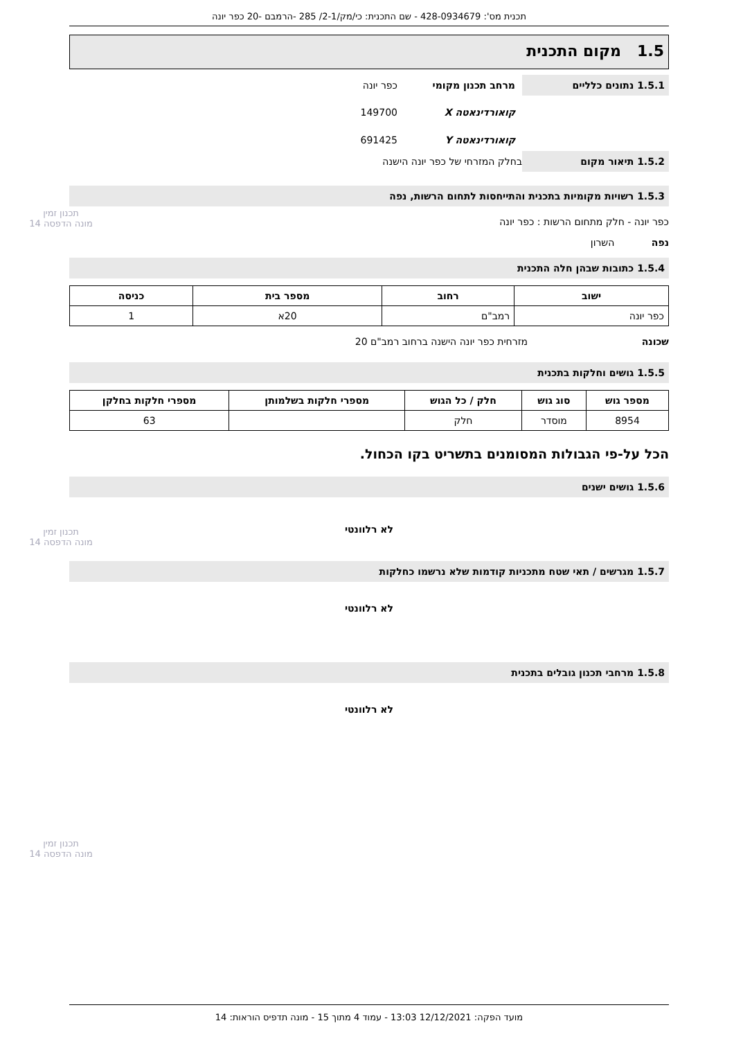תכנית מס': 428-0934679 - שם התכנית: כי/מק/2-1/ 285 -הרמבם -20 כפר יונה
1.5 מקום התכנית
1.5.1 נתונים כלליים
מרחב תכנון מקומי כפר יונה
קואורדינאטה X 149700
קואורדינאטה Y 691425
1.5.2 תיאור מקום
בחלק המזרחי של כפר יונה הישנה
1.5.3 רשויות מקומיות בתכנית והתייחסות לתחום הרשות, נפה
כפר יונה - חלק מתחום הרשות : כפר יונה
נפה השרון
1.5.4 כתובות שבהן חלה התכנית
| ישוב | רחוב | מספר בית | כניסה |
| --- | --- | --- | --- |
| כפר יונה | רמב"ם | 20א | 1 |
שכונה מזרחית כפר יונה הישנה ברחוב רמב"ם 20
1.5.5 גושים וחלקות בתכנית
| מספר גוש | סוג גוש | חלק / כל הגוש | מספרי חלקות בשלמותן | מספרי חלקות בחלקן |
| --- | --- | --- | --- | --- |
| 8954 | מוסדר | חלק | | 63 |
הכל על-פי הגבולות המסומנים בתשריט בקו הכחול.
1.5.6 גושים ישנים
לא רלוונטי
1.5.7 מגרשים / תאי שטח מתכניות קודמות שלא נרשמו כחלקות
לא רלוונטי
1.5.8 מרחבי תכנון גובלים בתכנית
לא רלוונטי
מועד הפקה: 12/12/2021 13:03 - עמוד 4 מתוך 15 - מונה תדפיס הוראות: 14
תכנון זמין
מונה הדפסה 14
תכנון זמין
מונה הדפסה 14
תכנון זמין
מונה הדפסה 14